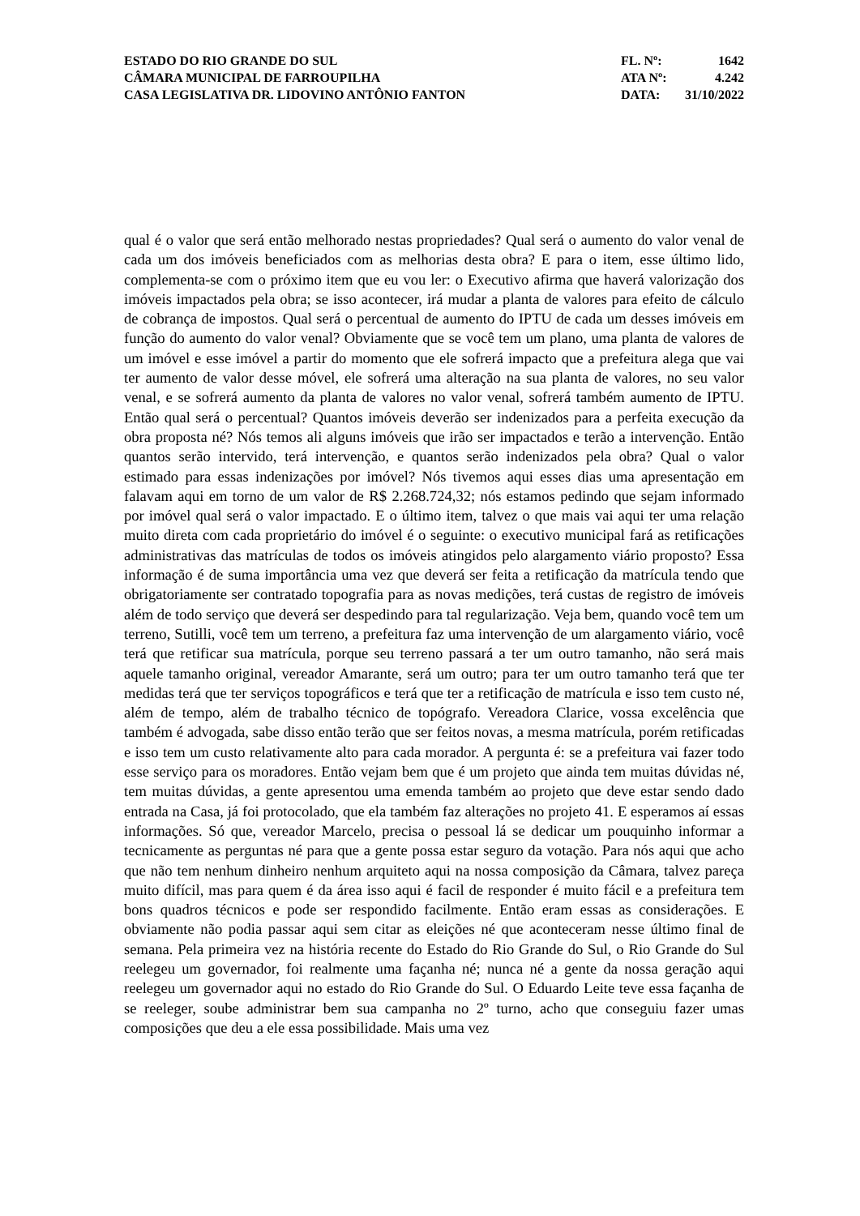ESTADO DO RIO GRANDE DO SUL
CÂMARA MUNICIPAL DE FARROUPILHA
CASA LEGISLATIVA DR. LIDOVINO ANTÔNIO FANTON
FL. Nº: 1642
ATA Nº: 4.242
DATA: 31/10/2022
qual é o valor que será então melhorado nestas propriedades? Qual será o aumento do valor venal de cada um dos imóveis beneficiados com as melhorias desta obra? E para o item, esse último lido, complementa-se com o próximo item que eu vou ler: o Executivo afirma que haverá valorização dos imóveis impactados pela obra; se isso acontecer, irá mudar a planta de valores para efeito de cálculo de cobrança de impostos. Qual será o percentual de aumento do IPTU de cada um desses imóveis em função do aumento do valor venal? Obviamente que se você tem um plano, uma planta de valores de um imóvel e esse imóvel a partir do momento que ele sofrerá impacto que a prefeitura alega que vai ter aumento de valor desse móvel, ele sofrerá uma alteração na sua planta de valores, no seu valor venal, e se sofrerá aumento da planta de valores no valor venal, sofrerá também aumento de IPTU. Então qual será o percentual? Quantos imóveis deverão ser indenizados para a perfeita execução da obra proposta né? Nós temos ali alguns imóveis que irão ser impactados e terão a intervenção. Então quantos serão intervido, terá intervenção, e quantos serão indenizados pela obra? Qual o valor estimado para essas indenizações por imóvel? Nós tivemos aqui esses dias uma apresentação em falavam aqui em torno de um valor de R$ 2.268.724,32; nós estamos pedindo que sejam informado por imóvel qual será o valor impactado. E o último item, talvez o que mais vai aqui ter uma relação muito direta com cada proprietário do imóvel é o seguinte: o executivo municipal fará as retificações administrativas das matrículas de todos os imóveis atingidos pelo alargamento viário proposto? Essa informação é de suma importância uma vez que deverá ser feita a retificação da matrícula tendo que obrigatoriamente ser contratado topografia para as novas medições, terá custas de registro de imóveis além de todo serviço que deverá ser despedindo para tal regularização. Veja bem, quando você tem um terreno, Sutilli, você tem um terreno, a prefeitura faz uma intervenção de um alargamento viário, você terá que retificar sua matrícula, porque seu terreno passará a ter um outro tamanho, não será mais aquele tamanho original, vereador Amarante, será um outro; para ter um outro tamanho terá que ter medidas terá que ter serviços topográficos e terá que ter a retificação de matrícula e isso tem custo né, além de tempo, além de trabalho técnico de topógrafo. Vereadora Clarice, vossa excelência que também é advogada, sabe disso então terão que ser feitos novas, a mesma matrícula, porém retificadas e isso tem um custo relativamente alto para cada morador. A pergunta é: se a prefeitura vai fazer todo esse serviço para os moradores. Então vejam bem que é um projeto que ainda tem muitas dúvidas né, tem muitas dúvidas, a gente apresentou uma emenda também ao projeto que deve estar sendo dado entrada na Casa, já foi protocolado, que ela também faz alterações no projeto 41. E esperamos aí essas informações. Só que, vereador Marcelo, precisa o pessoal lá se dedicar um pouquinho informar a tecnicamente as perguntas né para que a gente possa estar seguro da votação. Para nós aqui que acho que não tem nenhum dinheiro nenhum arquiteto aqui na nossa composição da Câmara, talvez pareça muito difícil, mas para quem é da área isso aqui é facil de responder é muito fácil e a prefeitura tem bons quadros técnicos e pode ser respondido facilmente. Então eram essas as considerações. E obviamente não podia passar aqui sem citar as eleições né que aconteceram nesse último final de semana. Pela primeira vez na história recente do Estado do Rio Grande do Sul, o Rio Grande do Sul reelegeu um governador, foi realmente uma façanha né; nunca né a gente da nossa geração aqui reelegeu um governador aqui no estado do Rio Grande do Sul. O Eduardo Leite teve essa façanha de se reeleger, soube administrar bem sua campanha no 2º turno, acho que conseguiu fazer umas composições que deu a ele essa possibilidade. Mais uma vez